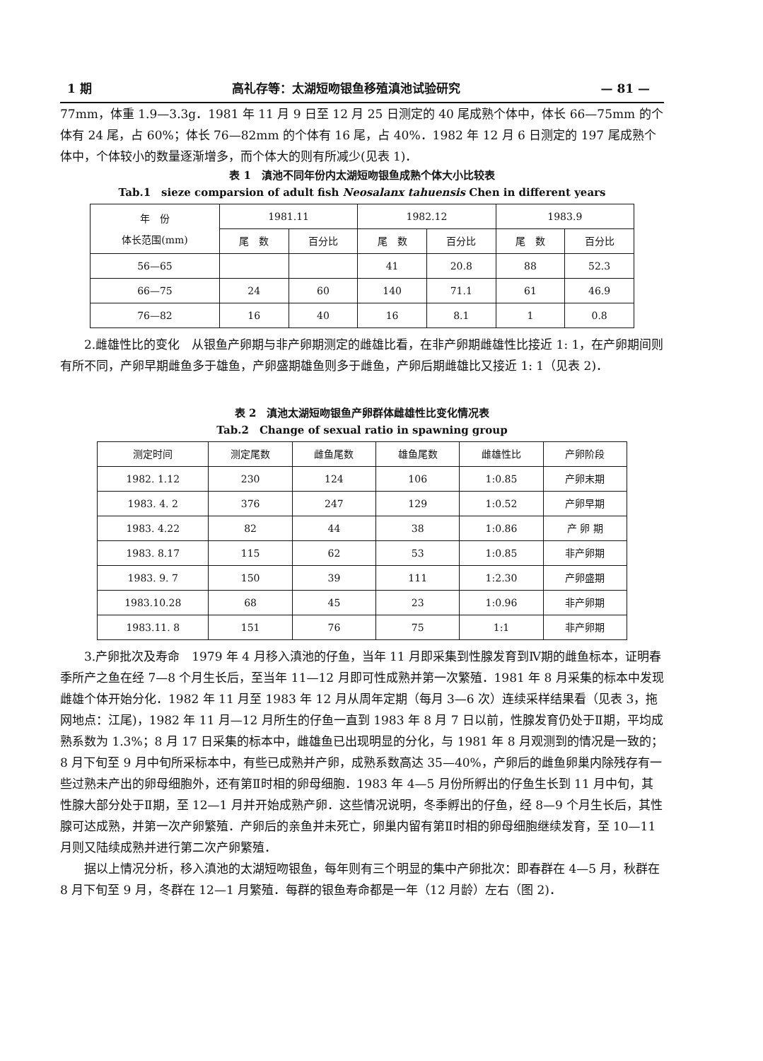1 期 高礼存等：太湖短吻银鱼移殖滇池试验研究 — 81 —
77mm，体重 1.9—3.3g．1981 年 11 月 9 日至 12 月 25 日测定的 40 尾成熟个体中，体长 66—75mm 的个体有 24 尾，占 60%；体长 76—82mm 的个体有 16 尾，占 40%．1982 年 12 月 6 日测定的 197 尾成熟个体中，个体较小的数量逐渐增多，而个体大的则有所减少(见表 1)．
表 1　滇池不同年份内太湖短吻银鱼成熟个体大小比较表
Tab.1　sieze comparsion of adult fish Neosalanx tahuensis Chen in different years
| 年 份 体长范围(mm) | 1981.11 | | 1982.12 | | 1983.9 | |
| --- | --- | --- | --- | --- | --- | --- |
| | 尾 数 | 百分比 | 尾 数 | 百分比 | 尾 数 | 百分比 |
| 56—65 | | | 41 | 20.8 | 88 | 52.3 |
| 66—75 | 24 | 60 | 140 | 71.1 | 61 | 46.9 |
| 76—82 | 16 | 40 | 16 | 8.1 | 1 | 0.8 |
2.雌雄性比的变化　从银鱼产卵期与非产卵期测定的雌雄比看，在非产卵期雌雄性比接近 1: 1，在产卵期间则有所不同，产卵早期雌鱼多于雄鱼，产卵盛期雄鱼则多于雌鱼，产卵后期雌雄比又接近 1: 1（见表 2)．
表 2　滇池太湖短吻银鱼产卵群体雌雄性比变化情况表
Tab.2　Change of sexual ratio in spawning group
| 测定时间 | 测定尾数 | 雌鱼尾数 | 雄鱼尾数 | 雌雄性比 | 产卵阶段 |
| --- | --- | --- | --- | --- | --- |
| 1982. 1.12 | 230 | 124 | 106 | 1:0.85 | 产卵末期 |
| 1983. 4. 2 | 376 | 247 | 129 | 1:0.52 | 产卵早期 |
| 1983. 4.22 | 82 | 44 | 38 | 1:0.86 | 产 卵 期 |
| 1983. 8.17 | 115 | 62 | 53 | 1:0.85 | 非产卵期 |
| 1983. 9. 7 | 150 | 39 | 111 | 1:2.30 | 产卵盛期 |
| 1983.10.28 | 68 | 45 | 23 | 1:0.96 | 非产卵期 |
| 1983.11. 8 | 151 | 76 | 75 | 1:1 | 非产卵期 |
3.产卵批次及寿命　1979 年 4 月移入滇池的仔鱼，当年 11 月即采集到性腺发育到Ⅳ期的雌鱼标本，证明春季所产之鱼在经 7—8 个月生长后，至当年 11—12 月即可性成熟并第一次繁殖．1981 年 8 月采集的标本中发现雌雄个体开始分化．1982 年 11 月至 1983 年 12 月从周年定期（每月 3—6 次）连续采样结果看（见表 3，拖网地点：江尾)，1982 年 11 月—12 月所生的仔鱼一直到 1983 年 8 月 7 日以前，性腺发育仍处于Ⅱ期，平均成熟系数为 1.3%；8 月 17 日采集的标本中，雌雄鱼已出现明显的分化，与 1981 年 8 月观测到的情况是一致的；8 月下旬至 9 月中旬所采标本中，有些已成熟并产卵，成熟系数高达 35—40%，产卵后的雌鱼卵巢内除残存有一些过熟未产出的卵母细胞外，还有第Ⅱ时相的卵母细胞．1983 年 4—5 月份所孵出的仔鱼生长到 11 月中旬，其性腺大部分处于Ⅱ期，至 12—1 月并开始成熟产卵．这些情况说明，冬季孵出的仔鱼，经 8—9 个月生长后，其性腺可达成熟，并第一次产卵繁殖．产卵后的亲鱼并未死亡，卵巢内留有第Ⅱ时相的卵母细胞继续发育，至 10—11 月则又陆续成熟并进行第二次产卵繁殖．
据以上情况分析，移入滇池的太湖短吻银鱼，每年则有三个明显的集中产卵批次：即春群在 4—5 月，秋群在 8 月下旬至 9 月，冬群在 12—1 月繁殖．每群的银鱼寿命都是一年（12 月龄）左右（图 2)．